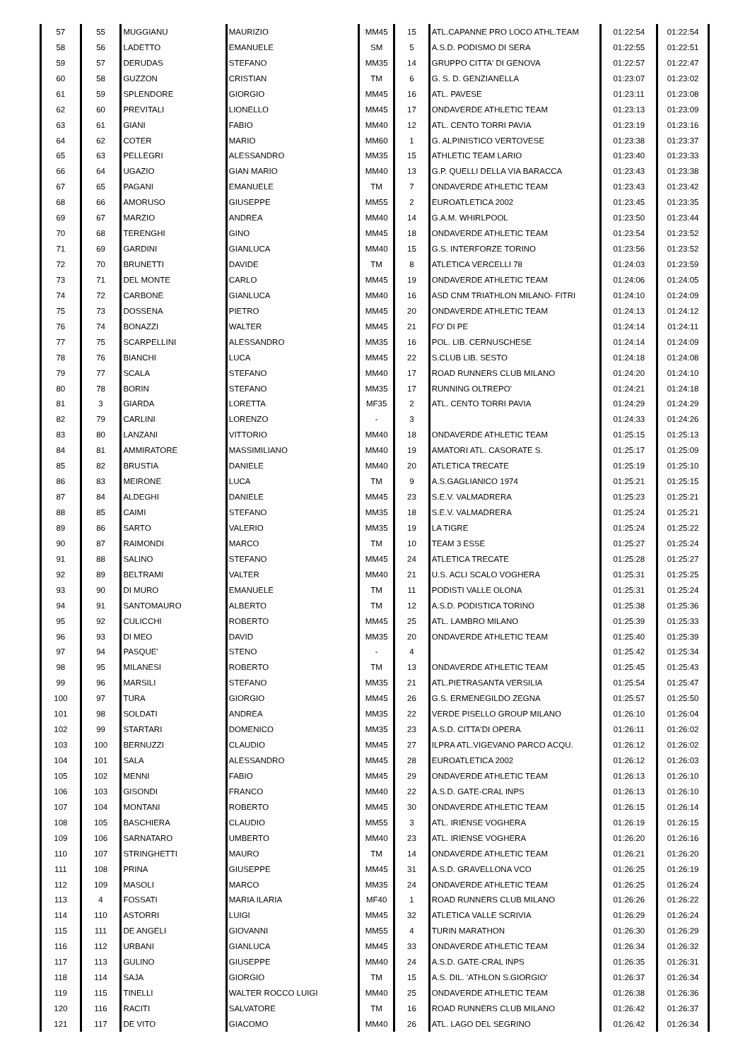| 57 | 55 | MUGGIANU | MAURIZIO | MM45 | 15 | ATL.CAPANNE PRO LOCO ATHL.TEAM | 01:22:54 | 01:22:54 |
| 58 | 56 | LADETTO | EMANUELE | SM | 5 | A.S.D. PODISMO DI SERA | 01:22:55 | 01:22:51 |
| 59 | 57 | DERUDAS | STEFANO | MM35 | 14 | GRUPPO CITTA' DI GENOVA | 01:22:57 | 01:22:47 |
| 60 | 58 | GUZZON | CRISTIAN | TM | 6 | G. S. D. GENZIANELLA | 01:23:07 | 01:23:02 |
| 61 | 59 | SPLENDORE | GIORGIO | MM45 | 16 | ATL. PAVESE | 01:23:11 | 01:23:08 |
| 62 | 60 | PREVITALI | LIONELLO | MM45 | 17 | ONDAVERDE ATHLETIC TEAM | 01:23:13 | 01:23:09 |
| 63 | 61 | GIANI | FABIO | MM40 | 12 | ATL. CENTO TORRI PAVIA | 01:23:19 | 01:23:16 |
| 64 | 62 | COTER | MARIO | MM60 | 1 | G. ALPINISTICO VERTOVESE | 01:23:38 | 01:23:37 |
| 65 | 63 | PELLEGRI | ALESSANDRO | MM35 | 15 | ATHLETIC TEAM LARIO | 01:23:40 | 01:23:33 |
| 66 | 64 | UGAZIO | GIAN MARIO | MM40 | 13 | G.P. QUELLI DELLA VIA BARACCA | 01:23:43 | 01:23:38 |
| 67 | 65 | PAGANI | EMANUELE | TM | 7 | ONDAVERDE ATHLETIC TEAM | 01:23:43 | 01:23:42 |
| 68 | 66 | AMORUSO | GIUSEPPE | MM55 | 2 | EUROATLETICA 2002 | 01:23:45 | 01:23:35 |
| 69 | 67 | MARZIO | ANDREA | MM40 | 14 | G.A.M. WHIRLPOOL | 01:23:50 | 01:23:44 |
| 70 | 68 | TERENGHI | GINO | MM45 | 18 | ONDAVERDE ATHLETIC TEAM | 01:23:54 | 01:23:52 |
| 71 | 69 | GARDINI | GIANLUCA | MM40 | 15 | G.S. INTERFORZE TORINO | 01:23:56 | 01:23:52 |
| 72 | 70 | BRUNETTI | DAVIDE | TM | 8 | ATLETICA VERCELLI 78 | 01:24:03 | 01:23:59 |
| 73 | 71 | DEL MONTE | CARLO | MM45 | 19 | ONDAVERDE ATHLETIC TEAM | 01:24:06 | 01:24:05 |
| 74 | 72 | CARBONE | GIANLUCA | MM40 | 16 | ASD CNM TRIATHLON MILANO- FITRI | 01:24:10 | 01:24:09 |
| 75 | 73 | DOSSENA | PIETRO | MM45 | 20 | ONDAVERDE ATHLETIC TEAM | 01:24:13 | 01:24:12 |
| 76 | 74 | BONAZZI | WALTER | MM45 | 21 | FO' DI PE | 01:24:14 | 01:24:11 |
| 77 | 75 | SCARPELLINI | ALESSANDRO | MM35 | 16 | POL. LIB. CERNUSCHESE | 01:24:14 | 01:24:09 |
| 78 | 76 | BIANCHI | LUCA | MM45 | 22 | S.CLUB LIB. SESTO | 01:24:18 | 01:24:08 |
| 79 | 77 | SCALA | STEFANO | MM40 | 17 | ROAD RUNNERS CLUB MILANO | 01:24:20 | 01:24:10 |
| 80 | 78 | BORIN | STEFANO | MM35 | 17 | RUNNING OLTREPO' | 01:24:21 | 01:24:18 |
| 81 | 3 | GIARDA | LORETTA | MF35 | 2 | ATL. CENTO TORRI PAVIA | 01:24:29 | 01:24:29 |
| 82 | 79 | CARLINI | LORENZO | - | 3 | | 01:24:33 | 01:24:26 |
| 83 | 80 | LANZANI | VITTORIO | MM40 | 18 | ONDAVERDE ATHLETIC TEAM | 01:25:15 | 01:25:13 |
| 84 | 81 | AMMIRATORE | MASSIMILIANO | MM40 | 19 | AMATORI ATL. CASORATE S. | 01:25:17 | 01:25:09 |
| 85 | 82 | BRUSTIA | DANIELE | MM40 | 20 | ATLETICA TRECATE | 01:25:19 | 01:25:10 |
| 86 | 83 | MEIRONE | LUCA | TM | 9 | A.S.GAGLIANICO 1974 | 01:25:21 | 01:25:15 |
| 87 | 84 | ALDEGHI | DANIELE | MM45 | 23 | S.E.V. VALMADRERA | 01:25:23 | 01:25:21 |
| 88 | 85 | CAIMI | STEFANO | MM35 | 18 | S.E.V. VALMADRERA | 01:25:24 | 01:25:21 |
| 89 | 86 | SARTO | VALERIO | MM35 | 19 | LA TIGRE | 01:25:24 | 01:25:22 |
| 90 | 87 | RAIMONDI | MARCO | TM | 10 | TEAM 3 ESSE | 01:25:27 | 01:25:24 |
| 91 | 88 | SALINO | STEFANO | MM45 | 24 | ATLETICA TRECATE | 01:25:28 | 01:25:27 |
| 92 | 89 | BELTRAMI | VALTER | MM40 | 21 | U.S. ACLI SCALO VOGHERA | 01:25:31 | 01:25:25 |
| 93 | 90 | DI MURO | EMANUELE | TM | 11 | PODISTI VALLE OLONA | 01:25:31 | 01:25:24 |
| 94 | 91 | SANTOMAURO | ALBERTO | TM | 12 | A.S.D. PODISTICA TORINO | 01:25:38 | 01:25:36 |
| 95 | 92 | CULICCHI | ROBERTO | MM45 | 25 | ATL. LAMBRO MILANO | 01:25:39 | 01:25:33 |
| 96 | 93 | DI MEO | DAVID | MM35 | 20 | ONDAVERDE ATHLETIC TEAM | 01:25:40 | 01:25:39 |
| 97 | 94 | PASQUE' | STENO | - | 4 | | 01:25:42 | 01:25:34 |
| 98 | 95 | MILANESI | ROBERTO | TM | 13 | ONDAVERDE ATHLETIC TEAM | 01:25:45 | 01:25:43 |
| 99 | 96 | MARSILI | STEFANO | MM35 | 21 | ATL.PIETRASANTA VERSILIA | 01:25:54 | 01:25:47 |
| 100 | 97 | TURA | GIORGIO | MM45 | 26 | G.S. ERMENEGILDO ZEGNA | 01:25:57 | 01:25:50 |
| 101 | 98 | SOLDATI | ANDREA | MM35 | 22 | VERDE PISELLO GROUP MILANO | 01:26:10 | 01:26:04 |
| 102 | 99 | STARTARI | DOMENICO | MM35 | 23 | A.S.D. CITTA'DI OPERA | 01:26:11 | 01:26:02 |
| 103 | 100 | BERNUZZI | CLAUDIO | MM45 | 27 | ILPRA ATL.VIGEVANO PARCO ACQU. | 01:26:12 | 01:26:02 |
| 104 | 101 | SALA | ALESSANDRO | MM45 | 28 | EUROATLETICA 2002 | 01:26:12 | 01:26:03 |
| 105 | 102 | MENNI | FABIO | MM45 | 29 | ONDAVERDE ATHLETIC TEAM | 01:26:13 | 01:26:10 |
| 106 | 103 | GISONDI | FRANCO | MM40 | 22 | A.S.D. GATE-CRAL INPS | 01:26:13 | 01:26:10 |
| 107 | 104 | MONTANI | ROBERTO | MM45 | 30 | ONDAVERDE ATHLETIC TEAM | 01:26:15 | 01:26:14 |
| 108 | 105 | BASCHIERA | CLAUDIO | MM55 | 3 | ATL. IRIENSE VOGHERA | 01:26:19 | 01:26:15 |
| 109 | 106 | SARNATARO | UMBERTO | MM40 | 23 | ATL. IRIENSE VOGHERA | 01:26:20 | 01:26:16 |
| 110 | 107 | STRINGHETTI | MAURO | TM | 14 | ONDAVERDE ATHLETIC TEAM | 01:26:21 | 01:26:20 |
| 111 | 108 | PRINA | GIUSEPPE | MM45 | 31 | A.S.D. GRAVELLONA VCO | 01:26:25 | 01:26:19 |
| 112 | 109 | MASOLI | MARCO | MM35 | 24 | ONDAVERDE ATHLETIC TEAM | 01:26:25 | 01:26:24 |
| 113 | 4 | FOSSATI | MARIA ILARIA | MF40 | 1 | ROAD RUNNERS CLUB MILANO | 01:26:26 | 01:26:22 |
| 114 | 110 | ASTORRI | LUIGI | MM45 | 32 | ATLETICA VALLE SCRIVIA | 01:26:29 | 01:26:24 |
| 115 | 111 | DE ANGELI | GIOVANNI | MM55 | 4 | TURIN MARATHON | 01:26:30 | 01:26:29 |
| 116 | 112 | URBANI | GIANLUCA | MM45 | 33 | ONDAVERDE ATHLETIC TEAM | 01:26:34 | 01:26:32 |
| 117 | 113 | GULINO | GIUSEPPE | MM40 | 24 | A.S.D. GATE-CRAL INPS | 01:26:35 | 01:26:31 |
| 118 | 114 | SAJA | GIORGIO | TM | 15 | A.S. DIL. 'ATHLON S.GIORGIO' | 01:26:37 | 01:26:34 |
| 119 | 115 | TINELLI | WALTER ROCCO LUIGI | MM40 | 25 | ONDAVERDE ATHLETIC TEAM | 01:26:38 | 01:26:36 |
| 120 | 116 | RACITI | SALVATORE | TM | 16 | ROAD RUNNERS CLUB MILANO | 01:26:42 | 01:26:37 |
| 121 | 117 | DE VITO | GIACOMO | MM40 | 26 | ATL. LAGO DEL SEGRINO | 01:26:42 | 01:26:34 |